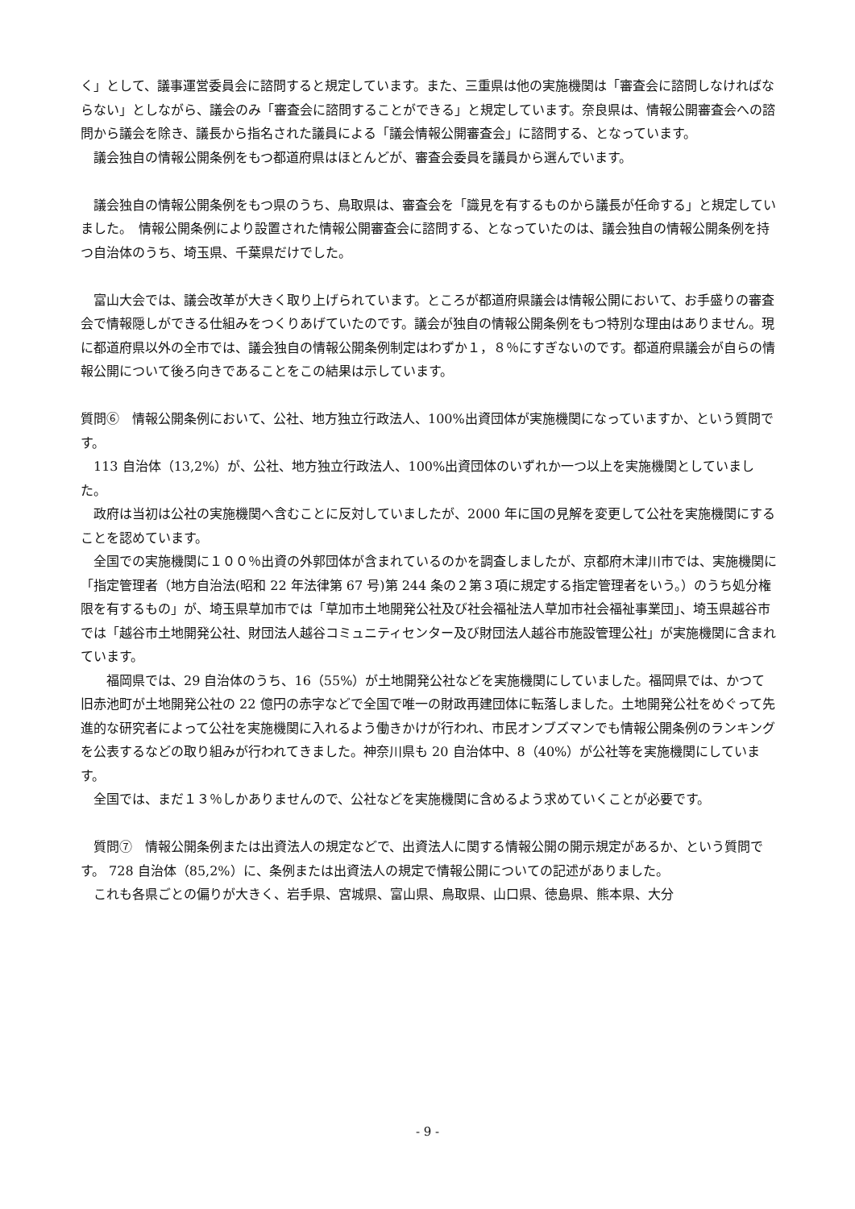く」として、議事運営委員会に諮問すると規定しています。また、三重県は他の実施機関は「審査会に諮問しなければならない」としながら、議会のみ「審査会に諮問することができる」と規定しています。奈良県は、情報公開審査会への諮問から議会を除き、議長から指名された議員による「議会情報公開審査会」に諮問する、となっています。
　議会独自の情報公開条例をもつ都道府県はほとんどが、審査会委員を議員から選んでいます。
　議会独自の情報公開条例をもつ県のうち、鳥取県は、審査会を「識見を有するものから議長が任命する」と規定していました。　情報公開条例により設置された情報公開審査会に諮問する、となっていたのは、議会独自の情報公開条例を持つ自治体のうち、埼玉県、千葉県だけでした。
　富山大会では、議会改革が大きく取り上げられています。ところが都道府県議会は情報公開において、お手盛りの審査会で情報隠しができる仕組みをつくりあげていたのです。議会が独自の情報公開条例をもつ特別な理由はありません。現に都道府県以外の全市では、議会独自の情報公開条例制定はわずか１，８％にすぎないのです。都道府県議会が自らの情報公開について後ろ向きであることをこの結果は示しています。
質問⑥　情報公開条例において、公社、地方独立行政法人、100%出資団体が実施機関になっていますか、という質問です。
　113 自治体（13,2%）が、公社、地方独立行政法人、100%出資団体のいずれか一つ以上を実施機関としていました。
　政府は当初は公社の実施機関へ含むことに反対していましたが、2000 年に国の見解を変更して公社を実施機関にすることを認めています。
　全国での実施機関に１００％出資の外郭団体が含まれているのかを調査しましたが、京都府木津川市では、実施機関に「指定管理者（地方自治法(昭和 22 年法律第 67 号)第 244 条の２第３項に規定する指定管理者をいう。）のうち処分権限を有するもの」が、埼玉県草加市では「草加市土地開発公社及び社会福祉法人草加市社会福祉事業団」、埼玉県越谷市では「越谷市土地開発公社、財団法人越谷コミュニティセンター及び財団法人越谷市施設管理公社」が実施機関に含まれています。
　　福岡県では、29 自治体のうち、16（55%）が土地開発公社などを実施機関にしていました。福岡県では、かつて旧赤池町が土地開発公社の 22 億円の赤字などで全国で唯一の財政再建団体に転落しました。土地開発公社をめぐって先進的な研究者によって公社を実施機関に入れるよう働きかけが行われ、市民オンブズマンでも情報公開条例のランキングを公表するなどの取り組みが行われてきました。神奈川県も 20 自治体中、8（40%）が公社等を実施機関にしています。
　全国では、まだ１３％しかありませんので、公社などを実施機関に含めるよう求めていくことが必要です。
　質問⑦　情報公開条例または出資法人の規定などで、出資法人に関する情報公開の開示規定があるか、という質問です。 728 自治体（85,2%）に、条例または出資法人の規定で情報公開についての記述がありました。
　これも各県ごとの偏りが大きく、岩手県、宮城県、富山県、鳥取県、山口県、徳島県、熊本県、大分
- 9 -